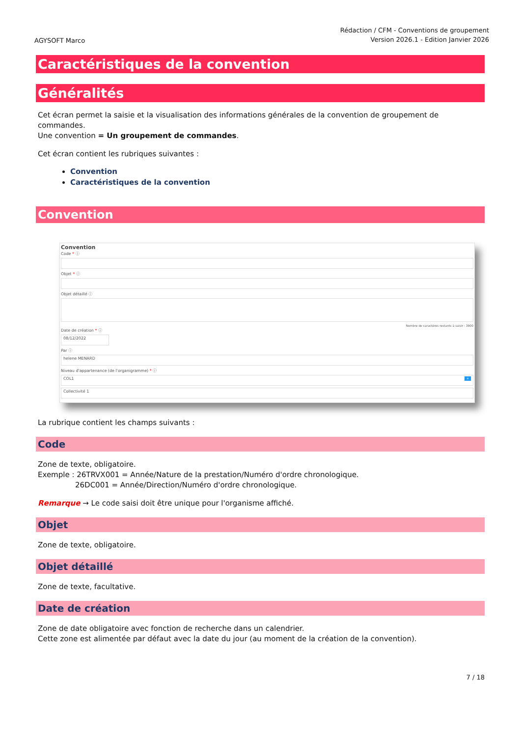AGYSOFT Marco
Rédaction / CFM - Conventions de groupement
Version 2026.1 - Edition Janvier 2026
Caractéristiques de la convention
Généralités
Cet écran permet la saisie et la visualisation des informations générales de la convention de groupement de commandes.
Une convention = Un groupement de commandes.
Cet écran contient les rubriques suivantes :
Convention
Caractéristiques de la convention
Convention
Convention
Code * ⓘ
Objet * ⓘ
Objet détaillé ⓘ
Nombre de caractères restants à saisir : 3900
Date de création * ⓘ
08/12/2022
Par ⓘ
helene MENARD
Niveau d'appartenance (de l'organigramme) * ⓘ
COL1 ⌕
Collectivité 1
La rubrique contient les champs suivants :
Code
Zone de texte, obligatoire.
Exemple : 26TRVX001 = Année/Nature de la prestation/Numéro d'ordre chronologique.
26DC001 = Année/Direction/Numéro d'ordre chronologique.
Remarque → Le code saisi doit être unique pour l'organisme affiché.
Objet
Zone de texte, obligatoire.
Objet détaillé
Zone de texte, facultative.
Date de création
Zone de date obligatoire avec fonction de recherche dans un calendrier.
Cette zone est alimentée par défaut avec la date du jour (au moment de la création de la convention).
7 / 18